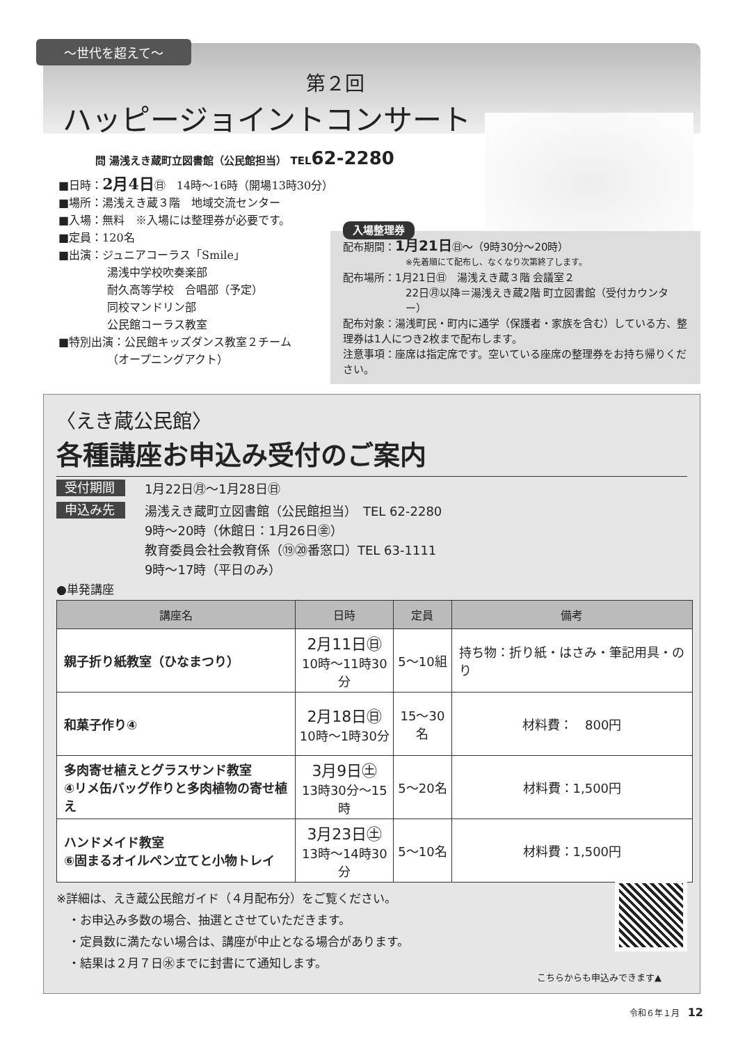～世代を超えて～
第２回
ハッピージョイントコンサート
問 湯浅えき蔵町立図書館（公民館担当） TEL62-2280
■日時：2月4日㊐　14時～16時（開場13時30分）
■場所：湯浅えき蔵３階　地域交流センター
■入場：無料　※入場には整理券が必要です。
■定員：120名
■出演：ジュニアコーラス「Smile」
湯浅中学校吹奏楽部
耐久高等学校　合唱部（予定）
同校マンドリン部
公民館コーラス教室
■特別出演：公民館キッズダンス教室２チーム
（オープニングアクト）
入場整理券
配布期間：1月21日㊐～（9時30分～20時）
※先着順にて配布し、なくなり次第終了します。
配布場所：1月21日㊐　湯浅えき蔵３階 会議室２
22日㊊以降＝湯浅えき蔵2階 町立図書館（受付カウンター）
配布対象：湯浅町民・町内に通学（保護者・家族を含む）している方、整理券は1人につき2枚まで配布します。
注意事項：座席は指定席です。空いている座席の整理券をお持ち帰りください。
〈えき蔵公民館〉
各種講座お申込み受付のご案内
受付期間 1月22日㊊～1月28日㊐
申込み先 湯浅えき蔵町立図書館（公民館担当）　TEL 62-2280
9時～20時（休館日：1月26日㊎）
教育委員会社会教育係（⑲⑳番窓口）TEL 63-1111
9時～17時（平日のみ）
●単発講座
| 講座名 | 日時 | 定員 | 備考 |
| --- | --- | --- | --- |
| 親子折り紙教室（ひなまつり） | 2月11日㊐ 10時～11時30分 | 5～10組 | 持ち物：折り紙・はさみ・筆記用具・のり |
| 和菓子作り④ | 2月18日㊐ 10時～1時30分 | 15～30名 | 材料費： 800円 |
| 多肉寄せ植えとグラスサンド教室 ④リメ缶バッグ作りと多肉植物の寄せ植え | 3月9日㊏ 13時30分～15時 | 5～20名 | 材料費：1,500円 |
| ハンドメイド教室 ⑥固まるオイルペン立てと小物トレイ | 3月23日㊏ 13時～14時30分 | 5～10名 | 材料費：1,500円 |
※詳細は、えき蔵公民館ガイド（４月配布分）をご覧ください。
　・お申込み多数の場合、抽選とさせていただきます。
　・定員数に満たない場合は、講座が中止となる場合があります。
　・結果は２月７日㊌までに封書にて通知します。
こちらからも申込みできます▲
令和６年１月　12